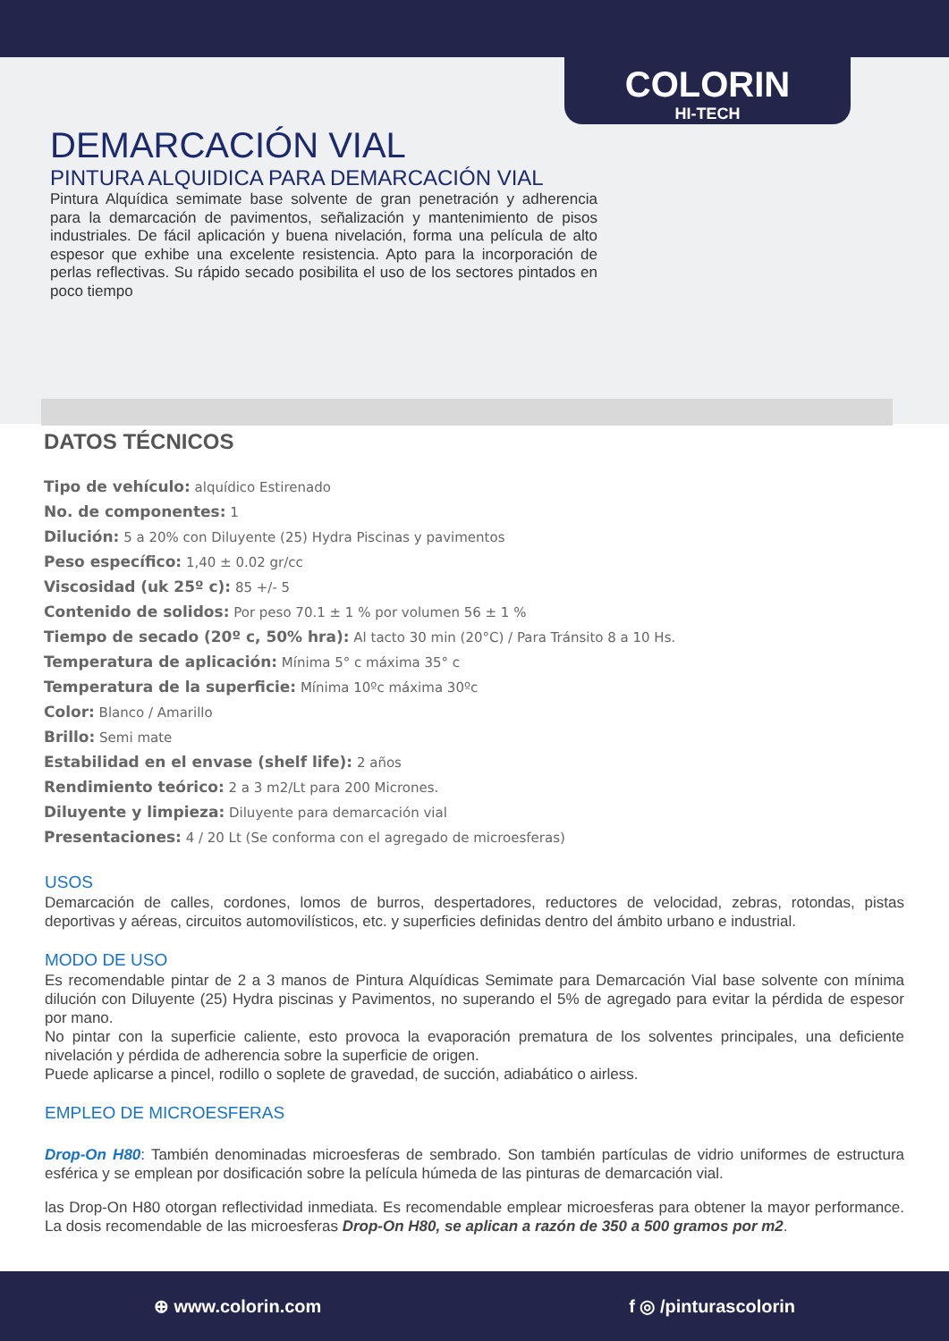COLORIN
HI-TECH
DEMARCACIÓN VIAL
PINTURA ALQUIDICA PARA DEMARCACIÓN VIAL
Pintura Alquídica semimate base solvente de gran penetración y adherencia para la demarcación de pavimentos, señalización y mantenimiento de pisos industriales. De fácil aplicación y buena nivelación, forma una película de alto espesor que exhibe una excelente resistencia. Apto para la incorporación de perlas reflectivas. Su rápido secado posibilita el uso de los sectores pintados en poco tiempo
DATOS TÉCNICOS
Tipo de vehículo: alquídico Estirenado
No. de componentes: 1
Dilución: 5 a 20% con Diluyente (25) Hydra Piscinas y pavimentos
Peso específico: 1,40 ± 0.02 gr/cc
Viscosidad (uk 25º c): 85 +/- 5
Contenido de solidos: Por peso 70.1 ± 1 % por volumen 56 ± 1 %
Tiempo de secado (20º c, 50% hra): Al tacto 30 min (20°C) / Para Tránsito 8 a 10 Hs.
Temperatura de aplicación: Mínima 5° c máxima 35° c
Temperatura de la superficie: Mínima 10ºc máxima 30ºc
Color: Blanco / Amarillo
Brillo: Semi mate
Estabilidad en el envase (shelf life): 2 años
Rendimiento teórico: 2 a 3 m2/Lt para 200 Micrones.
Diluyente y limpieza: Diluyente para demarcación vial
Presentaciones: 4 / 20 Lt (Se conforma con el agregado de microesferas)
USOS
Demarcación de calles, cordones, lomos de burros, despertadores, reductores de velocidad, zebras, rotondas, pistas deportivas y aéreas, circuitos automovilísticos, etc. y superficies definidas dentro del ámbito urbano e industrial.
MODO DE USO
Es recomendable pintar de 2 a 3 manos de Pintura Alquídicas Semimate para Demarcación Vial base solvente con mínima dilución con Diluyente (25) Hydra piscinas y Pavimentos, no superando el 5% de agregado para evitar la pérdida de espesor por mano.
No pintar con la superficie caliente, esto provoca la evaporación prematura de los solventes principales, una deficiente nivelación y pérdida de adherencia sobre la superficie de origen.
Puede aplicarse a pincel, rodillo o soplete de gravedad, de succión, adiabático o airless.
EMPLEO DE MICROESFERAS
Drop-On H80: También denominadas microesferas de sembrado. Son también partículas de vidrio uniformes de estructura esférica y se emplean por dosificación sobre la película húmeda de las pinturas de demarcación vial.
las Drop-On H80 otorgan reflectividad inmediata. Es recomendable emplear microesferas para obtener la mayor performance. La dosis recomendable de las microesferas Drop-On H80, se aplican a razón de 350 a 500 gramos por m2.
⊕ www.colorin.com f ◎ /pinturascolorin